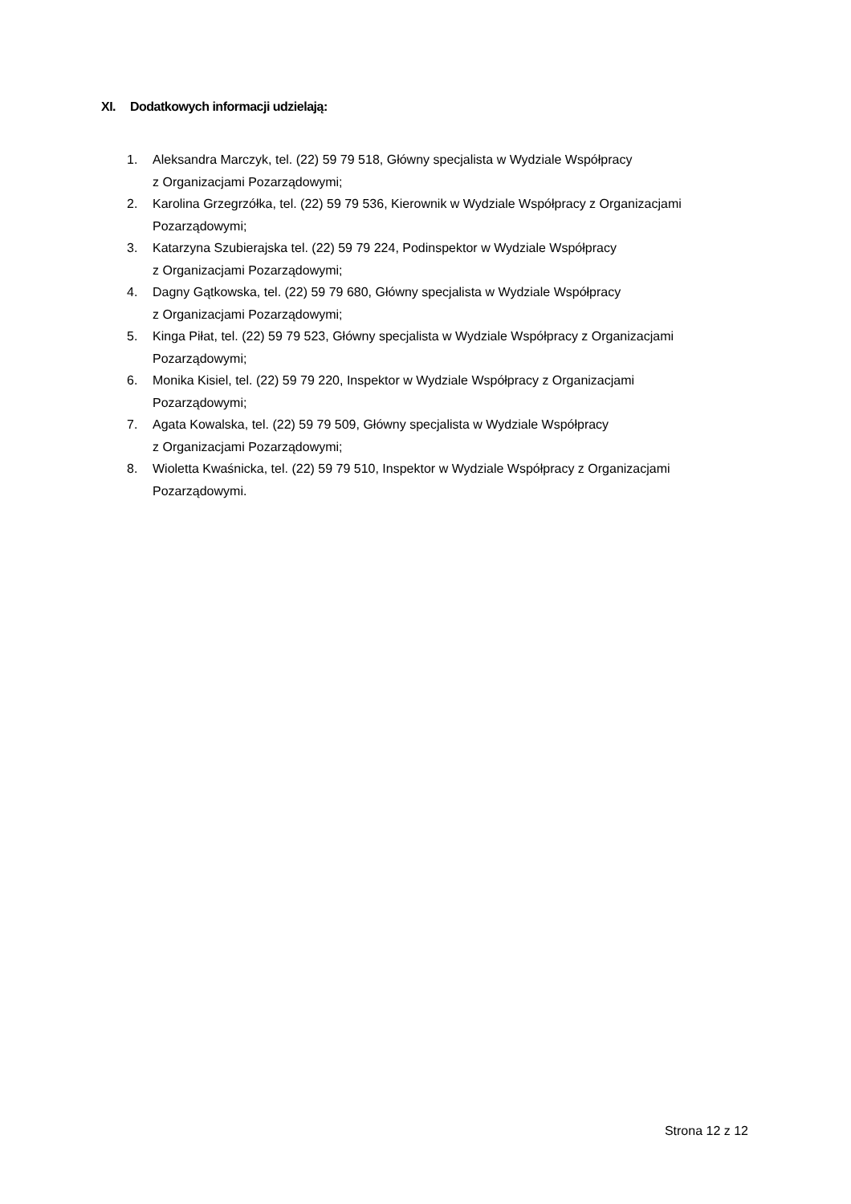XI. Dodatkowych informacji udzielają:
1. Aleksandra Marczyk, tel. (22) 59 79 518, Główny specjalista w Wydziale Współpracy
z Organizacjami Pozarządowymi;
2. Karolina Grzegrzółka, tel. (22) 59 79 536, Kierownik w Wydziale Współpracy z Organizacjami Pozarządowymi;
3. Katarzyna Szubierajska tel. (22) 59 79 224, Podinspektor w Wydziale Współpracy
z Organizacjami Pozarządowymi;
4. Dagny Gątkowska, tel. (22) 59 79 680, Główny specjalista w Wydziale Współpracy
z Organizacjami Pozarządowymi;
5. Kinga Piłat, tel. (22) 59 79 523, Główny specjalista w Wydziale Współpracy z Organizacjami Pozarządowymi;
6. Monika Kisiel, tel. (22) 59 79 220, Inspektor w Wydziale Współpracy z Organizacjami
Pozarządowymi;
7. Agata Kowalska, tel. (22) 59 79 509, Główny specjalista w Wydziale Współpracy
z Organizacjami Pozarządowymi;
8. Wioletta Kwaśnicka, tel. (22) 59 79 510, Inspektor w Wydziale Współpracy z Organizacjami Pozarządowymi.
Strona 12 z 12